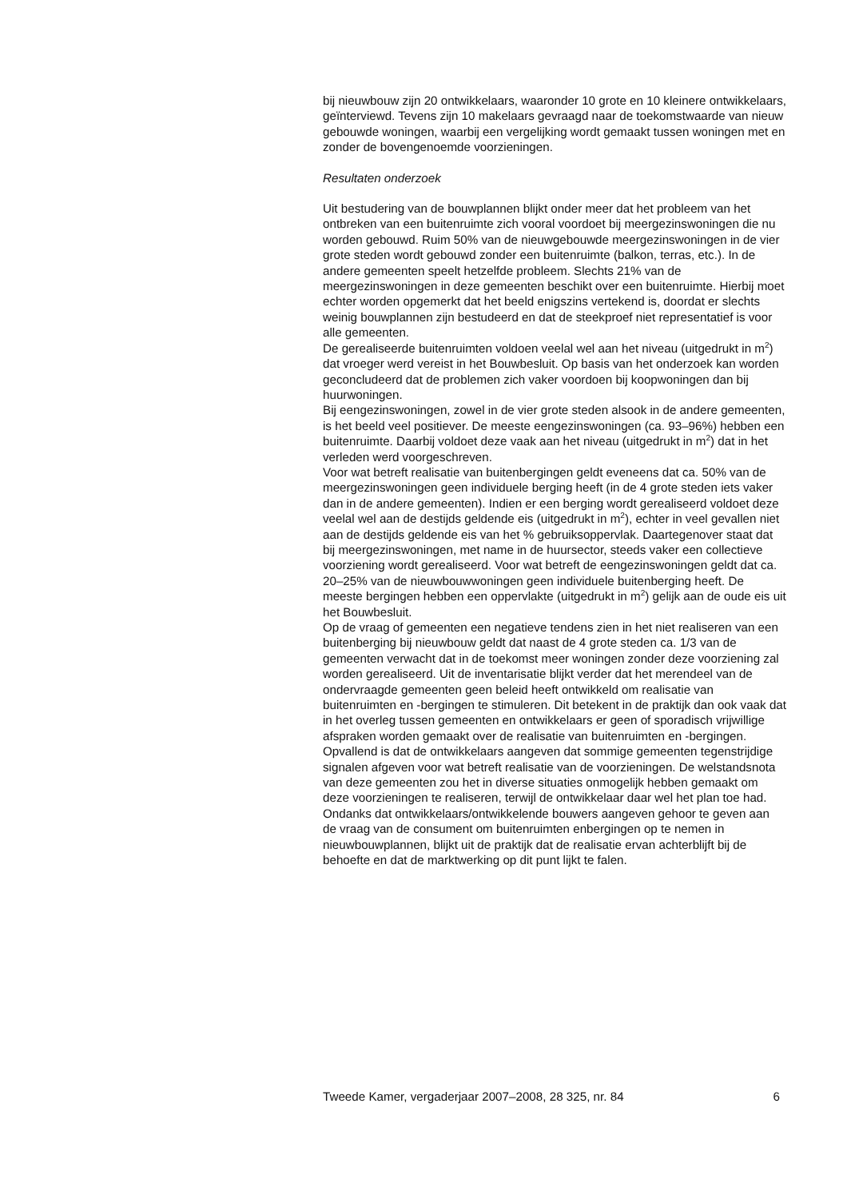bij nieuwbouw zijn 20 ontwikkelaars, waaronder 10 grote en 10 kleinere ontwikkelaars, geïnterviewd. Tevens zijn 10 makelaars gevraagd naar de toekomstwaarde van nieuw gebouwde woningen, waarbij een vergelijking wordt gemaakt tussen woningen met en zonder de bovengenoemde voorzieningen.
Resultaten onderzoek
Uit bestudering van de bouwplannen blijkt onder meer dat het probleem van het ontbreken van een buitenruimte zich vooral voordoet bij meergezinswoningen die nu worden gebouwd. Ruim 50% van de nieuwgebouwde meergezinswoningen in de vier grote steden wordt gebouwd zonder een buitenruimte (balkon, terras, etc.). In de andere gemeenten speelt hetzelfde probleem. Slechts 21% van de meergezinswoningen in deze gemeenten beschikt over een buitenruimte. Hierbij moet echter worden opgemerkt dat het beeld enigszins vertekend is, doordat er slechts weinig bouwplannen zijn bestudeerd en dat de steekproef niet representatief is voor alle gemeenten.
De gerealiseerde buitenruimten voldoen veelal wel aan het niveau (uitgedrukt in m<sup>2</sup>) dat vroeger werd vereist in het Bouwbesluit. Op basis van het onderzoek kan worden geconcludeerd dat de problemen zich vaker voordoen bij koopwoningen dan bij huurwoningen.
Bij eengezinswoningen, zowel in de vier grote steden alsook in de andere gemeenten, is het beeld veel positiever. De meeste eengezinswoningen (ca. 93–96%) hebben een buitenruimte. Daarbij voldoet deze vaak aan het niveau (uitgedrukt in m<sup>2</sup>) dat in het verleden werd voorgeschreven.
Voor wat betreft realisatie van buitenbergingen geldt eveneens dat ca. 50% van de meergezinswoningen geen individuele berging heeft (in de 4 grote steden iets vaker dan in de andere gemeenten). Indien er een berging wordt gerealiseerd voldoet deze veelal wel aan de destijds geldende eis (uitgedrukt in m<sup>2</sup>), echter in veel gevallen niet aan de destijds geldende eis van het % gebruiksoppervlak. Daartegenover staat dat bij meergezinswoningen, met name in de huursector, steeds vaker een collectieve voorziening wordt gerealiseerd. Voor wat betreft de eengezinswoningen geldt dat ca. 20–25% van de nieuwbouwwoningen geen individuele buitenberging heeft. De meeste bergingen hebben een oppervlakte (uitgedrukt in m<sup>2</sup>) gelijk aan de oude eis uit het Bouwbesluit.
Op de vraag of gemeenten een negatieve tendens zien in het niet realiseren van een buitenberging bij nieuwbouw geldt dat naast de 4 grote steden ca. 1/3 van de gemeenten verwacht dat in de toekomst meer woningen zonder deze voorziening zal worden gerealiseerd. Uit de inventarisatie blijkt verder dat het merendeel van de ondervraagde gemeenten geen beleid heeft ontwikkeld om realisatie van buitenruimten en -bergingen te stimuleren. Dit betekent in de praktijk dan ook vaak dat in het overleg tussen gemeenten en ontwikkelaars er geen of sporadisch vrijwillige afspraken worden gemaakt over de realisatie van buitenruimten en -bergingen. Opvallend is dat de ontwikkelaars aangeven dat sommige gemeenten tegenstrijdige signalen afgeven voor wat betreft realisatie van de voorzieningen. De welstandsnota van deze gemeenten zou het in diverse situaties onmogelijk hebben gemaakt om deze voorzieningen te realiseren, terwijl de ontwikkelaar daar wel het plan toe had.
Ondanks dat ontwikkelaars/ontwikkelende bouwers aangeven gehoor te geven aan de vraag van de consument om buitenruimten enbergingen op te nemen in nieuwbouwplannen, blijkt uit de praktijk dat de realisatie ervan achterblijft bij de behoefte en dat de marktwerking op dit punt lijkt te falen.
Tweede Kamer, vergaderjaar 2007–2008, 28 325, nr. 84 6